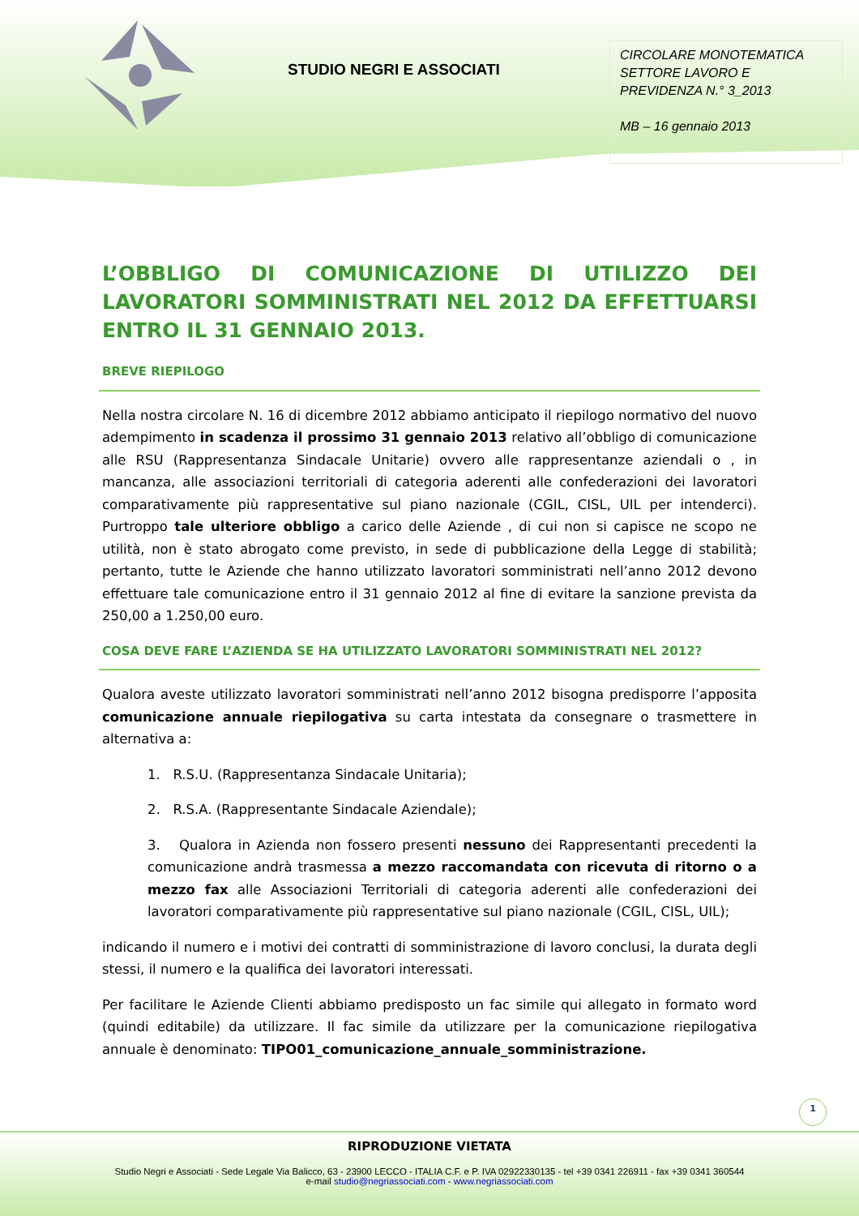STUDIO NEGRI E ASSOCIATI
CIRCOLARE MONOTEMATICA SETTORE LAVORO E PREVIDENZA N.° 3_2013
MB – 16 gennaio 2013
L’OBBLIGO DI COMUNICAZIONE DI UTILIZZO DEI LAVORATORI SOMMINISTRATI NEL 2012 DA EFFETTUARSI ENTRO IL 31 GENNAIO 2013.
BREVE RIEPILOGO
Nella nostra circolare N. 16 di dicembre 2012 abbiamo anticipato il riepilogo normativo del nuovo adempimento in scadenza il prossimo 31 gennaio 2013 relativo all’obbligo di comunicazione alle RSU (Rappresentanza Sindacale Unitarie) ovvero alle rappresentanze aziendali o , in mancanza, alle associazioni territoriali di categoria aderenti alle confederazioni dei lavoratori comparativamente più rappresentative sul piano nazionale (CGIL, CISL, UIL per intenderci). Purtroppo tale ulteriore obbligo a carico delle Aziende , di cui non si capisce ne scopo ne utilità, non è stato abrogato come previsto, in sede di pubblicazione della Legge di stabilità; pertanto, tutte le Aziende che hanno utilizzato lavoratori somministrati nell’anno 2012 devono effettuare tale comunicazione entro il 31 gennaio 2012 al fine di evitare la sanzione prevista da 250,00 a 1.250,00 euro.
COSA DEVE FARE L’AZIENDA SE HA UTILIZZATO LAVORATORI SOMMINISTRATI NEL 2012?
Qualora aveste utilizzato lavoratori somministrati nell’anno 2012 bisogna predisporre l’apposita comunicazione annuale riepilogativa su carta intestata da consegnare o trasmettere in alternativa a:
1. R.S.U. (Rappresentanza Sindacale Unitaria);
2. R.S.A. (Rappresentante Sindacale Aziendale);
3. Qualora in Azienda non fossero presenti nessuno dei Rappresentanti precedenti la comunicazione andrà trasmessa a mezzo raccomandata con ricevuta di ritorno o a mezzo fax alle Associazioni Territoriali di categoria aderenti alle confederazioni dei lavoratori comparativamente più rappresentative sul piano nazionale (CGIL, CISL, UIL);
indicando il numero e i motivi dei contratti di somministrazione di lavoro conclusi, la durata degli stessi, il numero e la qualifica dei lavoratori interessati.
Per facilitare le Aziende Clienti abbiamo predisposto un fac simile qui allegato in formato word (quindi editabile) da utilizzare. Il fac simile da utilizzare per la comunicazione riepilogativa annuale è denominato: TIPO01_comunicazione_annuale_somministrazione.
1
RIPRODUZIONE VIETATA
Studio Negri e Associati - Sede Legale Via Balicco, 63 - 23900 LECCO - ITALIA C.F. e P. IVA 02922330135 - tel +39 0341 226911 - fax +39 0341 360544
e-mail studio@negriassociati.com - www.negriassociati.com